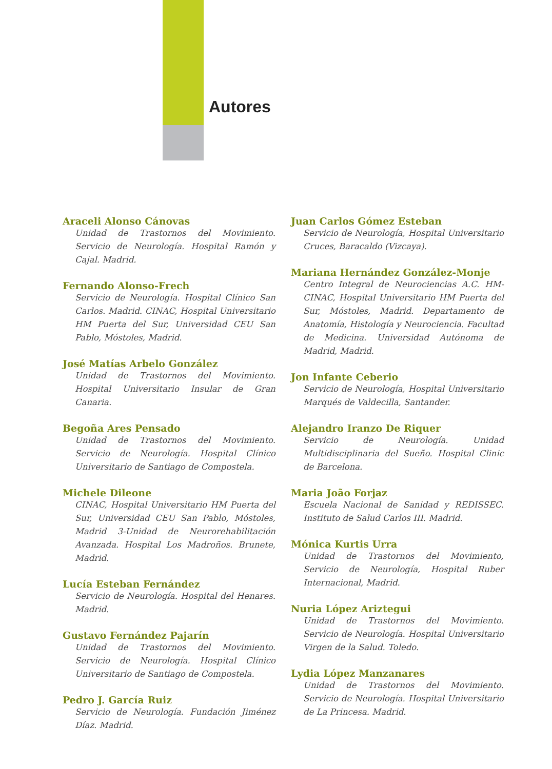Autores
Araceli Alonso Cánovas
Unidad de Trastornos del Movimiento. Servicio de Neurología. Hospital Ramón y Cajal. Madrid.
Fernando Alonso-Frech
Servicio de Neurología. Hospital Clínico San Carlos. Madrid. CINAC, Hospital Universitario HM Puerta del Sur, Universidad CEU San Pablo, Móstoles, Madrid.
José Matías Arbelo González
Unidad de Trastornos del Movimiento. Hospital Universitario Insular de Gran Canaria.
Begoña Ares Pensado
Unidad de Trastornos del Movimiento. Servicio de Neurología. Hospital Clínico Universitario de Santiago de Compostela.
Michele Dileone
CINAC, Hospital Universitario HM Puerta del Sur, Universidad CEU San Pablo, Móstoles, Madrid 3-Unidad de Neurorehabilitación Avanzada. Hospital Los Madroños. Brunete, Madrid.
Lucía Esteban Fernández
Servicio de Neurología. Hospital del Henares. Madrid.
Gustavo Fernández Pajarín
Unidad de Trastornos del Movimiento. Servicio de Neurología. Hospital Clínico Universitario de Santiago de Compostela.
Pedro J. García Ruiz
Servicio de Neurología. Fundación Jiménez Díaz. Madrid.
Juan Carlos Gómez Esteban
Servicio de Neurología, Hospital Universitario Cruces, Baracaldo (Vizcaya).
Mariana Hernández González-Monje
Centro Integral de Neurociencias A.C. HM-CINAC, Hospital Universitario HM Puerta del Sur, Móstoles, Madrid. Departamento de Anatomía, Histología y Neurociencia. Facultad de Medicina. Universidad Autónoma de Madrid, Madrid.
Jon Infante Ceberio
Servicio de Neurología, Hospital Universitario Marqués de Valdecilla, Santander.
Alejandro Iranzo De Riquer
Servicio de Neurología. Unidad Multidisciplinaria del Sueño. Hospital Clinic de Barcelona.
Maria João Forjaz
Escuela Nacional de Sanidad y REDISSEC. Instituto de Salud Carlos III. Madrid.
Mónica Kurtis Urra
Unidad de Trastornos del Movimiento, Servicio de Neurología, Hospital Ruber Internacional, Madrid.
Nuria López Ariztegui
Unidad de Trastornos del Movimiento. Servicio de Neurología. Hospital Universitario Virgen de la Salud. Toledo.
Lydia López Manzanares
Unidad de Trastornos del Movimiento. Servicio de Neurología. Hospital Universitario de La Princesa. Madrid.